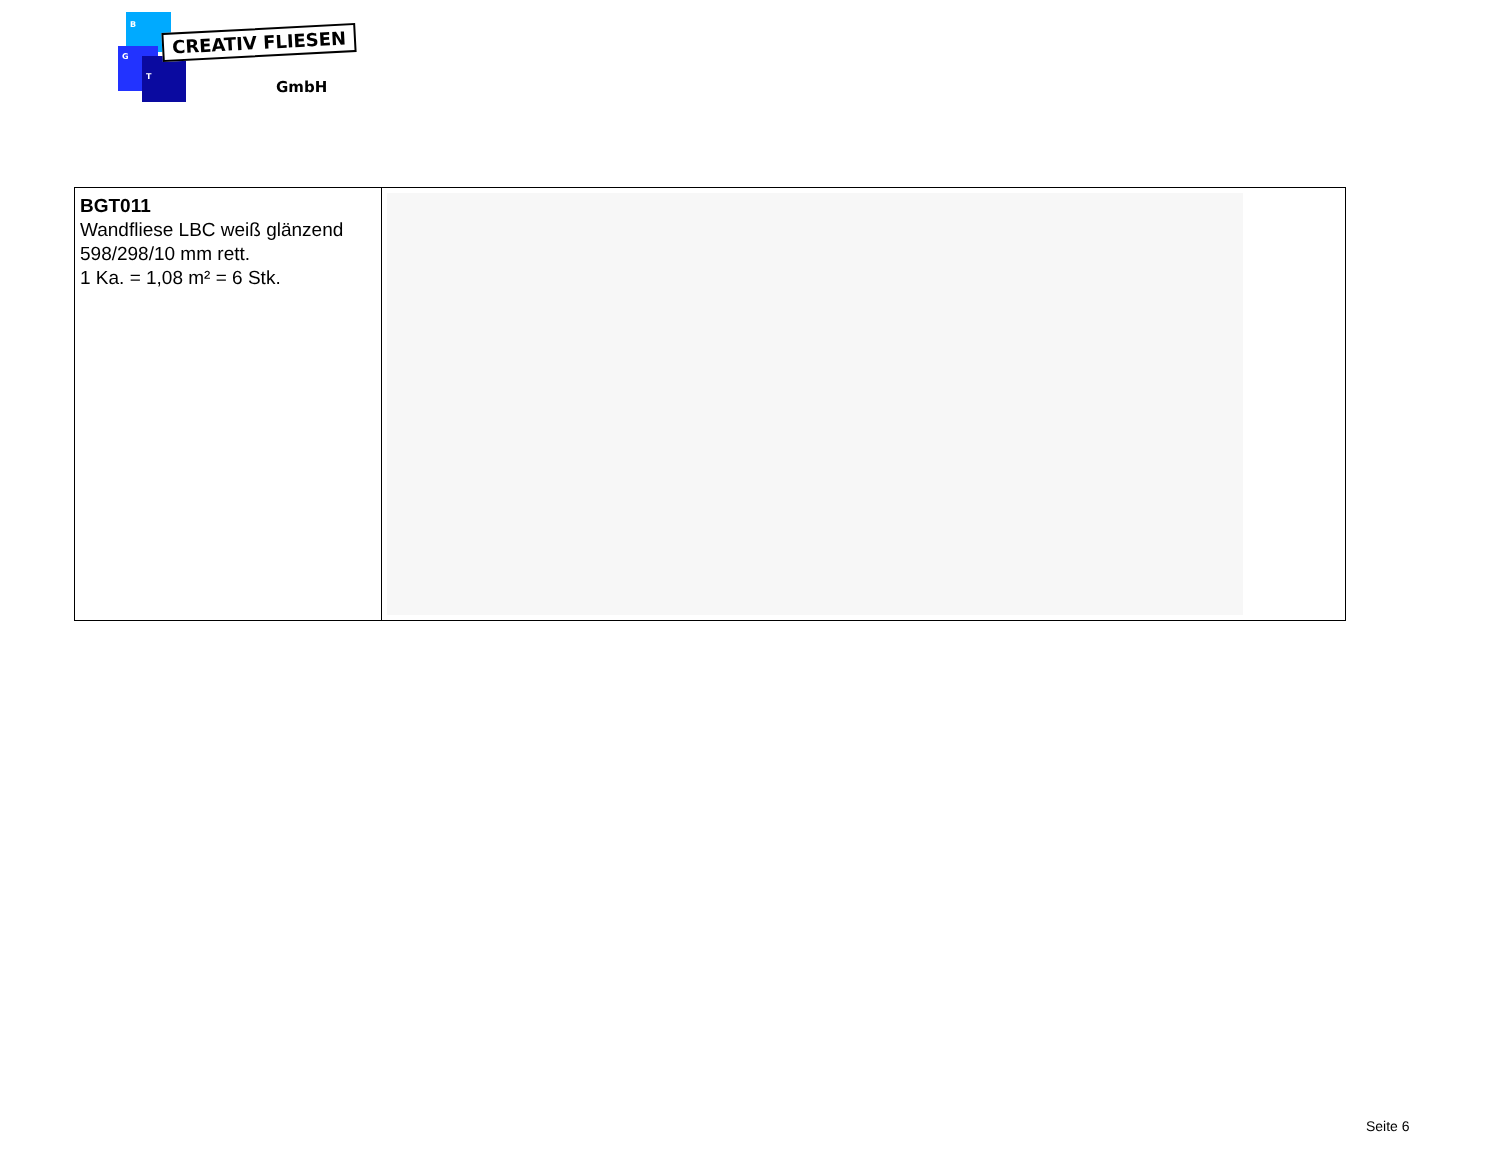B
G
T
CREATIV FLIESEN
GmbH
| BGT011 Wandfliese LBC weiß glänzend 598/298/10 mm rett. 1 Ka. = 1,08 m² = 6 Stk. | |
Seite 6